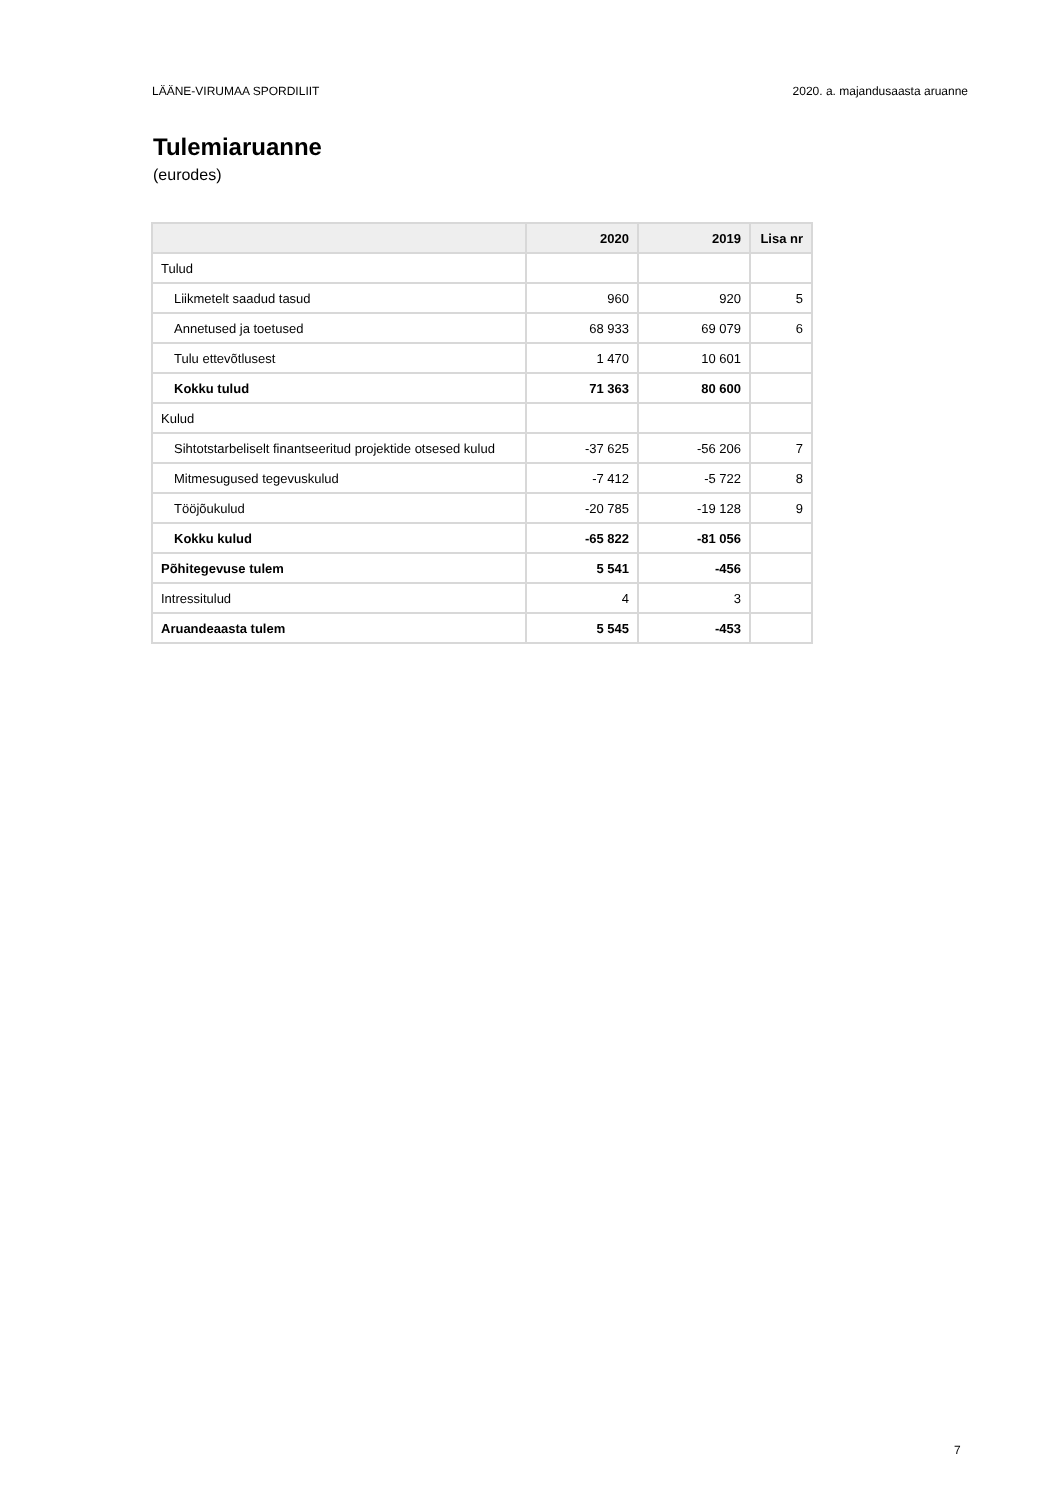LÄÄNE-VIRUMAA SPORDILIIT 2020. a. majandusaasta aruanne
Tulemiaruanne
(eurodes)
| | 2020 | 2019 | Lisa nr |
| --- | --- | --- | --- |
| Tulud | | | |
| Liikmetelt saadud tasud | 960 | 920 | 5 |
| Annetused ja toetused | 68 933 | 69 079 | 6 |
| Tulu ettevõtlusest | 1 470 | 10 601 | |
| Kokku tulud | 71 363 | 80 600 | |
| Kulud | | | |
| Sihtotstarbeliselt finantseeritud projektide otsesed kulud | -37 625 | -56 206 | 7 |
| Mitmesugused tegevuskulud | -7 412 | -5 722 | 8 |
| Tööjõukulud | -20 785 | -19 128 | 9 |
| Kokku kulud | -65 822 | -81 056 | |
| Põhitegevuse tulem | 5 541 | -456 | |
| Intressitulud | 4 | 3 | |
| Aruandeaasta tulem | 5 545 | -453 | |
7